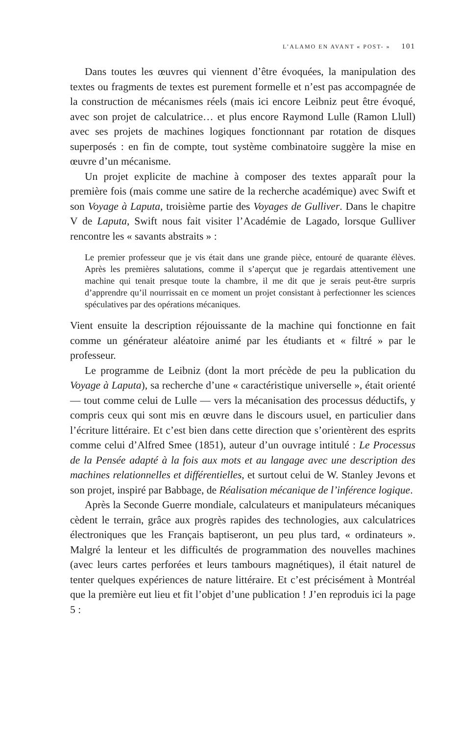L’ALAMO EN AVANT « POST- » 101
Dans toutes les œuvres qui viennent d’être évoquées, la manipulation des textes ou fragments de textes est purement formelle et n’est pas accompagnée de la construction de mécanismes réels (mais ici encore Leibniz peut être évoqué, avec son projet de calculatrice… et plus encore Raymond Lulle (Ramon Llull) avec ses projets de machines logiques fonctionnant par rotation de disques superposés : en fin de compte, tout système combinatoire suggère la mise en œuvre d’un mécanisme.
Un projet explicite de machine à composer des textes apparaît pour la première fois (mais comme une satire de la recherche académique) avec Swift et son Voyage à Laputa, troisième partie des Voyages de Gulliver. Dans le chapitre V de Laputa, Swift nous fait visiter l’Académie de Lagado, lorsque Gulliver rencontre les « savants abstraits » :
Le premier professeur que je vis était dans une grande pièce, entouré de quarante élèves. Après les premières salutations, comme il s’aperçut que je regardais attentivement une machine qui tenait presque toute la chambre, il me dit que je serais peut-être surpris d’apprendre qu’il nourrissait en ce moment un projet consistant à perfectionner les sciences spéculatives par des opérations mécaniques.
Vient ensuite la description réjouissante de la machine qui fonctionne en fait comme un générateur aléatoire animé par les étudiants et « filtré » par le professeur.
Le programme de Leibniz (dont la mort précède de peu la publication du Voyage à Laputa), sa recherche d’une « caractéristique universelle », était orienté — tout comme celui de Lulle — vers la mécanisation des processus déductifs, y compris ceux qui sont mis en œuvre dans le discours usuel, en particulier dans l’écriture littéraire. Et c’est bien dans cette direction que s’orientèrent des esprits comme celui d’Alfred Smee (1851), auteur d’un ouvrage intitulé : Le Processus de la Pensée adapté à la fois aux mots et au langage avec une description des machines relationnelles et différentielles, et surtout celui de W. Stanley Jevons et son projet, inspiré par Babbage, de Réalisation mécanique de l’inférence logique.
Après la Seconde Guerre mondiale, calculateurs et manipulateurs mécaniques cèdent le terrain, grâce aux progrès rapides des technologies, aux calculatrices électroniques que les Français baptiseront, un peu plus tard, « ordinateurs ». Malgré la lenteur et les difficultés de programmation des nouvelles machines (avec leurs cartes perforées et leurs tambours magnétiques), il était naturel de tenter quelques expériences de nature littéraire. Et c’est précisément à Montréal que la première eut lieu et fit l’objet d’une publication ! J’en reproduis ici la page 5 :